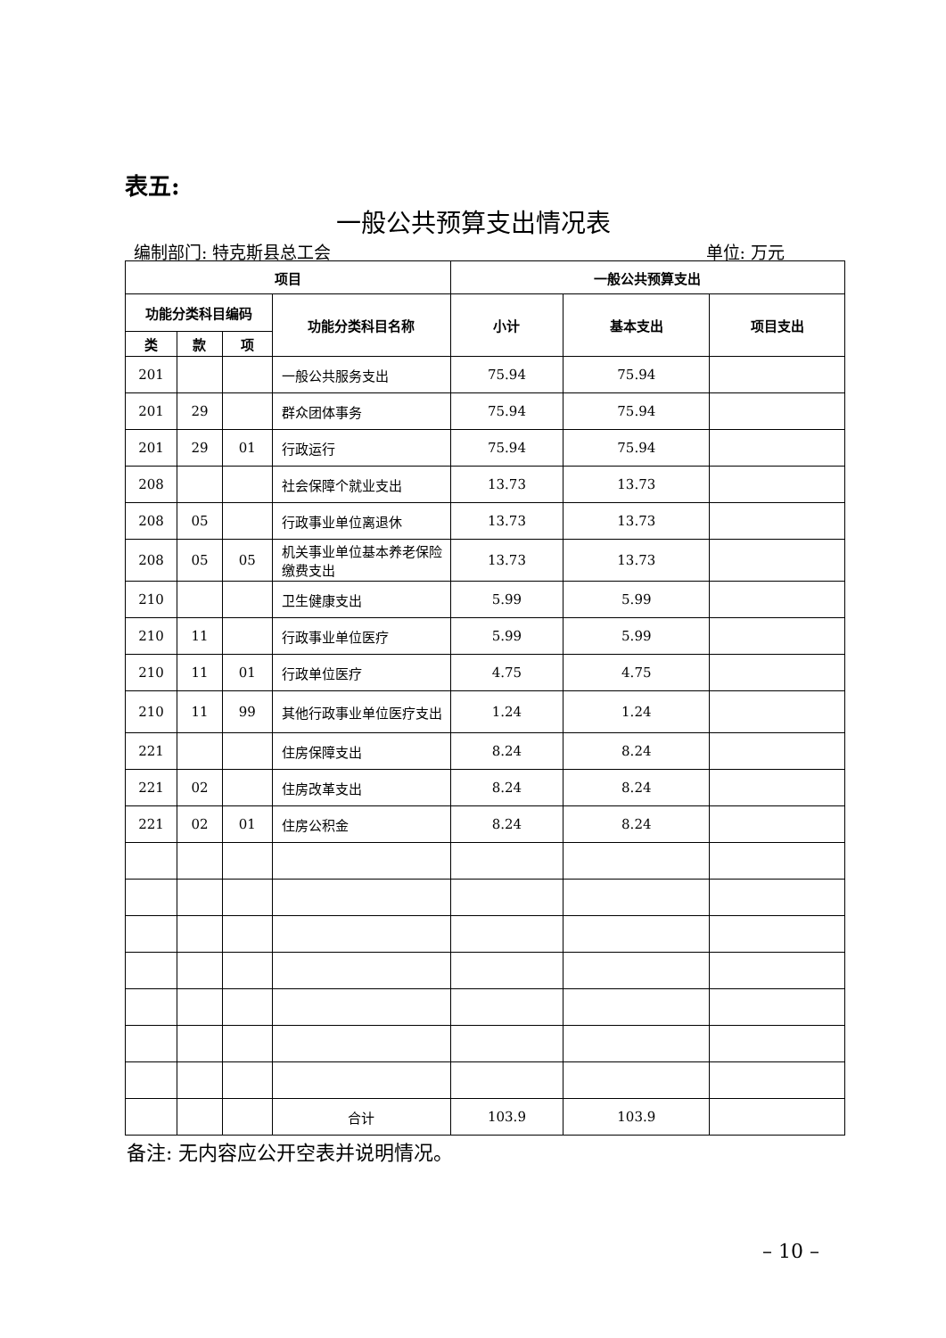表五:
一般公共预算支出情况表
编制部门: 特克斯县总工会 单位: 万元
| 项目 | | | | 一般公共预算支出 | | |
| --- | --- | --- | --- | --- | --- | --- |
| 功能分类科目编码 | | | 功能分类科目名称 | 小计 | 基本支出 | 项目支出 |
| 类 | 款 | 项 | | | | |
| 201 | | | 一般公共服务支出 | 75.94 | 75.94 | |
| 201 | 29 | | 群众团体事务 | 75.94 | 75.94 | |
| 201 | 29 | 01 | 行政运行 | 75.94 | 75.94 | |
| 208 | | | 社会保障个就业支出 | 13.73 | 13.73 | |
| 208 | 05 | | 行政事业单位离退休 | 13.73 | 13.73 | |
| 208 | 05 | 05 | 机关事业单位基本养老保险缴费支出 | 13.73 | 13.73 | |
| 210 | | | 卫生健康支出 | 5.99 | 5.99 | |
| 210 | 11 | | 行政事业单位医疗 | 5.99 | 5.99 | |
| 210 | 11 | 01 | 行政单位医疗 | 4.75 | 4.75 | |
| 210 | 11 | 99 | 其他行政事业单位医疗支出 | 1.24 | 1.24 | |
| 221 | | | 住房保障支出 | 8.24 | 8.24 | |
| 221 | 02 | | 住房改革支出 | 8.24 | 8.24 | |
| 221 | 02 | 01 | 住房公积金 | 8.24 | 8.24 | |
| | | | 合计 | 103.9 | 103.9 | |
备注: 无内容应公开空表并说明情况。
– 10 –